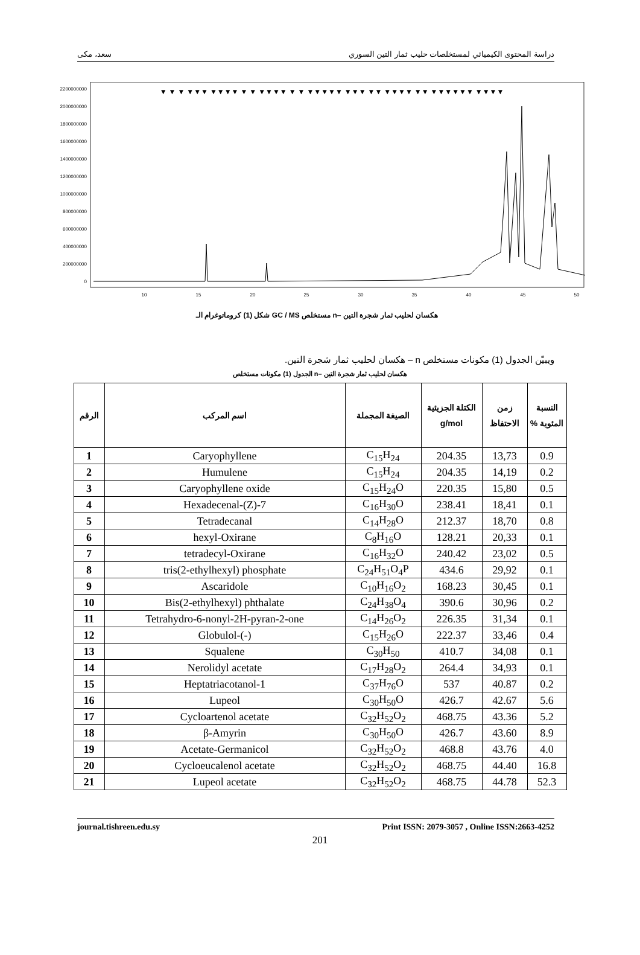سعد، مكى دراسة المحتوى الكيميائي لمستخلصات حليب ثمار التين السوري
2200000000
2000000000
1800000000
1600000000
1400000000
1200000000
1000000000
800000000
600000000
400000000
200000000
0
10
15
20
25
30
35
40
45
50
▼ ▼ ▼ ▼▼▼ ▼▼▼▼ ▼ ▼ ▼▼▼▼ ▼ ▼ ▼▼▼▼▼ ▼▼▼ ▼▼ ▼▼▼▼ ▼▼ ▼▼▼▼▼▼ ▼▼▼▼
شكل (1) كروماتوغرام الـ GC / MS مستخلص n– هكسان لحليب ثمار شجرة التين
ويبيّن الجدول (1) مكونات مستخلص n – هكسان لحليب ثمار شجرة التين.
الجدول (1) مكونات مستخلص n– هكسان لحليب ثمار شجرة التين
| النسبة المئوية % | زمن الاحتفاظ | الكتلة الجزيئية g/mol | الصيغة المجملة | اسم المركب | الرقم |
| --- | --- | --- | --- | --- | --- |
| 0.9 | 13,73 | 204.35 | C<sub>15</sub>H<sub>24</sub> | Caryophyllene | 1 |
| 0.2 | 14,19 | 204.35 | C<sub>15</sub>H<sub>24</sub> | Humulene | 2 |
| 0.5 | 15,80 | 220.35 | C<sub>15</sub>H<sub>24</sub>O | Caryophyllene oxide | 3 |
| 0.1 | 18,41 | 238.41 | C<sub>16</sub>H<sub>30</sub>O | 7-Hexadecenal-(Z) | 4 |
| 0.8 | 18,70 | 212.37 | C<sub>14</sub>H<sub>28</sub>O | Tetradecanal | 5 |
| 0.1 | 20,33 | 128.21 | C<sub>8</sub>H<sub>16</sub>O | hexyl-Oxirane | 6 |
| 0.5 | 23,02 | 240.42 | C<sub>16</sub>H<sub>32</sub>O | tetradecyl-Oxirane | 7 |
| 0.1 | 29,92 | 434.6 | C<sub>24</sub>H<sub>51</sub>O<sub>4</sub>P | tris(2-ethylhexyl) phosphate | 8 |
| 0.1 | 30,45 | 168.23 | C<sub>10</sub>H<sub>16</sub>O<sub>2</sub> | Ascaridole | 9 |
| 0.2 | 30,96 | 390.6 | C<sub>24</sub>H<sub>38</sub>O<sub>4</sub> | Bis(2-ethylhexyl) phthalate | 10 |
| 0.1 | 31,34 | 226.35 | C<sub>14</sub>H<sub>26</sub>O<sub>2</sub> | Tetrahydro-6-nonyl-2H-pyran-2-one | 11 |
| 0.4 | 33,46 | 222.37 | C<sub>15</sub>H<sub>26</sub>O | (-)-Globulol | 12 |
| 0.1 | 34,08 | 410.7 | C<sub>30</sub>H<sub>50</sub> | Squalene | 13 |
| 0.1 | 34,93 | 264.4 | C<sub>17</sub>H<sub>28</sub>O<sub>2</sub> | Nerolidyl acetate | 14 |
| 0.2 | 40.87 | 537 | C<sub>37</sub>H<sub>76</sub>O | 1-Heptatriacotanol | 15 |
| 5.6 | 42.67 | 426.7 | C<sub>30</sub>H<sub>50</sub>O | Lupeol | 16 |
| 5.2 | 43.36 | 468.75 | C<sub>32</sub>H<sub>52</sub>O<sub>2</sub> | Cycloartenol acetate | 17 |
| 8.9 | 43.60 | 426.7 | C<sub>30</sub>H<sub>50</sub>O | β-Amyrin | 18 |
| 4.0 | 43.76 | 468.8 | C<sub>32</sub>H<sub>52</sub>O<sub>2</sub> | Acetate-Germanicol | 19 |
| 16.8 | 44.40 | 468.75 | C<sub>32</sub>H<sub>52</sub>O<sub>2</sub> | Cycloeucalenol acetate | 20 |
| 52.3 | 44.78 | 468.75 | C<sub>32</sub>H<sub>52</sub>O<sub>2</sub> | Lupeol acetate | 21 |
journal.tishreen.edu.sy Print ISSN: 2079-3057 , Online ISSN:2663-4252
201